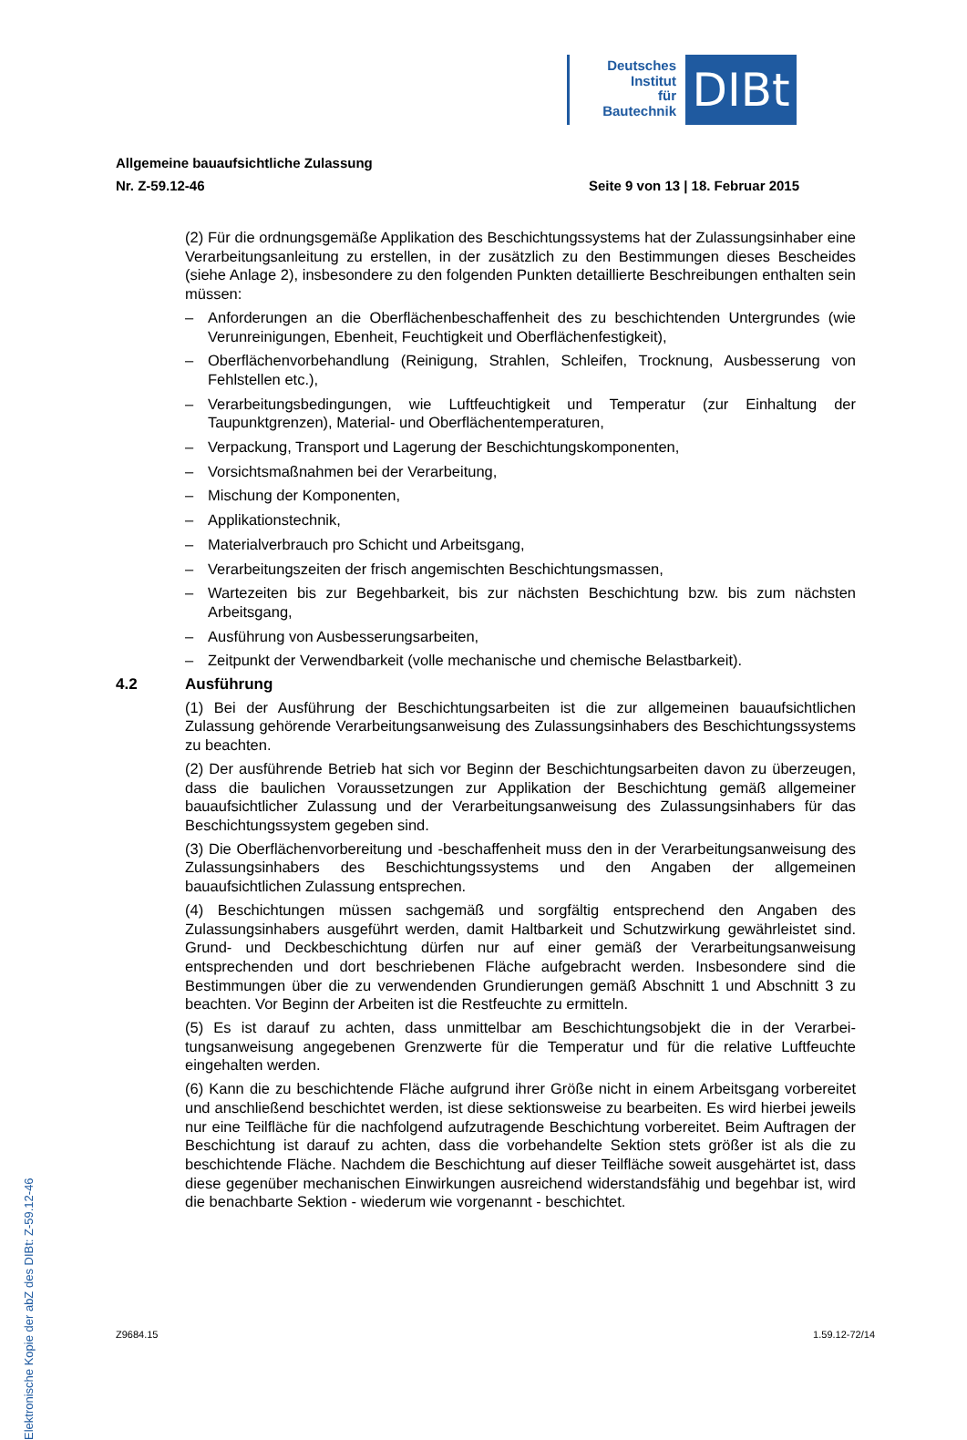Deutsches
Institut
für
Bautechnik
DIBt
Allgemeine bauaufsichtliche Zulassung
Nr. Z-59.12-46 Seite 9 von 13 | 18. Februar 2015
(2) Für die ordnungsgemäße Applikation des Beschichtungssystems hat der Zulassungs­inhaber eine Verarbeitungsanleitung zu erstellen, in der zusätzlich zu den Bestimmungen dieses Bescheides (siehe Anlage 2), insbesondere zu den folgenden Punkten detaillierte Beschreibungen enthalten sein müssen:
– Anforderungen an die Oberflächenbeschaffenheit des zu beschichtenden Untergrundes (wie Verunreinigungen, Ebenheit, Feuchtigkeit und Oberflächenfestigkeit),
– Oberflächenvorbehandlung (Reinigung, Strahlen, Schleifen, Trocknung, Ausbesserung von Fehlstellen etc.),
– Verarbeitungsbedingungen, wie Luftfeuchtigkeit und Temperatur (zur Einhaltung der Taupunktgrenzen), Material- und Oberflächentemperaturen,
– Verpackung, Transport und Lagerung der Beschichtungskomponenten,
– Vorsichtsmaßnahmen bei der Verarbeitung,
– Mischung der Komponenten,
– Applikationstechnik,
– Materialverbrauch pro Schicht und Arbeitsgang,
– Verarbeitungszeiten der frisch angemischten Beschichtungsmassen,
– Wartezeiten bis zur Begehbarkeit, bis zur nächsten Beschichtung bzw. bis zum nächsten Arbeitsgang,
– Ausführung von Ausbesserungsarbeiten,
– Zeitpunkt der Verwendbarkeit (volle mechanische und chemische Belastbarkeit).
4.2 Ausführung
(1) Bei der Ausführung der Beschichtungsarbeiten ist die zur allgemeinen bauaufsichtlichen Zulassung gehörende Verarbeitungsanweisung des Zulassungsinhabers des Beschichtungs­systems zu beachten.
(2) Der ausführende Betrieb hat sich vor Beginn der Beschichtungsarbeiten davon zu überzeugen, dass die baulichen Voraussetzungen zur Applikation der Beschichtung gemäß allgemeiner bauaufsichtlicher Zulassung und der Verarbeitungsanweisung des Zulassungs­inhabers für das Beschichtungssystem gegeben sind.
(3) Die Oberflächenvorbereitung und -beschaffenheit muss den in der Verarbeitungsan­weisung des Zulassungsinhabers des Beschichtungssystems und den Angaben der allgemeinen bauaufsichtlichen Zulassung entsprechen.
(4) Beschichtungen müssen sachgemäß und sorgfältig entsprechend den Angaben des Zulassungsinhabers ausgeführt werden, damit Haltbarkeit und Schutzwirkung gewährleistet sind. Grund- und Deckbeschichtung dürfen nur auf einer gemäß der Verarbeitungs­anweisung entsprechenden und dort beschriebenen Fläche aufgebracht werden. Insbesondere sind die Bestimmungen über die zu verwendenden Grundierungen gemäß Abschnitt 1 und Abschnitt 3 zu beachten. Vor Beginn der Arbeiten ist die Restfeuchte zu ermitteln.
(5) Es ist darauf zu achten, dass unmittelbar am Beschichtungsobjekt die in der Verarbei­tungsanweisung angegebenen Grenzwerte für die Temperatur und für die relative Luftfeuchte eingehalten werden.
(6) Kann die zu beschichtende Fläche aufgrund ihrer Größe nicht in einem Arbeitsgang vorbereitet und anschließend beschichtet werden, ist diese sektionsweise zu bearbeiten. Es wird hierbei jeweils nur eine Teilfläche für die nachfolgend aufzutragende Beschichtung vorbereitet. Beim Auftragen der Beschichtung ist darauf zu achten, dass die vorbehandelte Sektion stets größer ist als die zu beschichtende Fläche. Nachdem die Beschichtung auf dieser Teilfläche soweit ausgehärtet ist, dass diese gegenüber mechanischen Einwirkungen ausreichend widerstandsfähig und begehbar ist, wird die benachbarte Sektion - wiederum wie vorgenannt - beschichtet.
Elektronische Kopie der abZ des DIBt: Z-59.12-46
Z9684.15 1.59.12-72/14